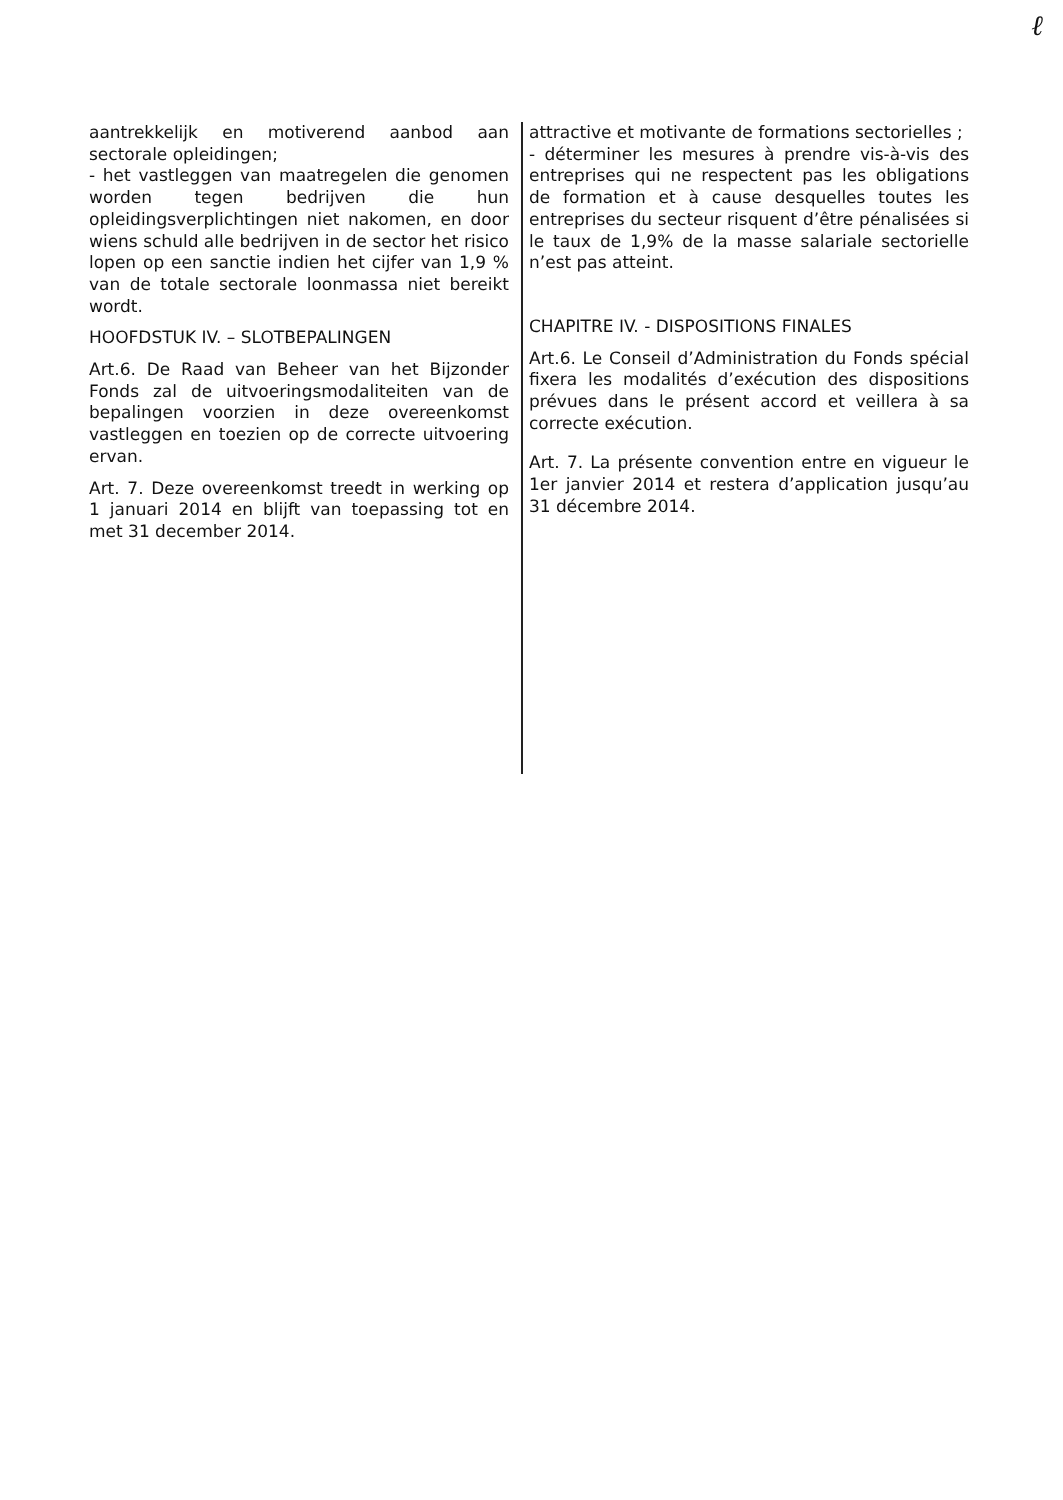ℓ
aantrekkelijk en motiverend aanbod aan sectorale opleidingen;
- het vastleggen van maatregelen die genomen worden tegen bedrijven die hun opleidingsverplichtingen niet nakomen, en door wiens schuld alle bedrijven in de sector het risico lopen op een sanctie indien het cijfer van 1,9 % van de totale sectorale loonmassa niet bereikt wordt.
HOOFDSTUK IV. – SLOTBEPALINGEN
Art.6. De Raad van Beheer van het Bijzonder Fonds zal de uitvoeringsmodaliteiten van de bepalingen voorzien in deze overeenkomst vastleggen en toezien op de correcte uitvoering ervan.
Art. 7. Deze overeenkomst treedt in werking op 1 januari 2014 en blijft van toepassing tot en met 31 december 2014.
attractive et motivante de formations sectorielles ;
- déterminer les mesures à prendre vis-à-vis des entreprises qui ne respectent pas les obligations de formation et à cause desquelles toutes les entreprises du secteur risquent d’être pénalisées si le taux de 1,9% de la masse salariale sectorielle n’est pas atteint.
CHAPITRE IV. - DISPOSITIONS FINALES
Art.6. Le Conseil d’Administration du Fonds spécial fixera les modalités d’exécution des dispositions prévues dans le présent accord et veillera à sa correcte exécution.
Art. 7. La présente convention entre en vigueur le 1er janvier 2014 et restera d’application jusqu’au 31 décembre 2014.